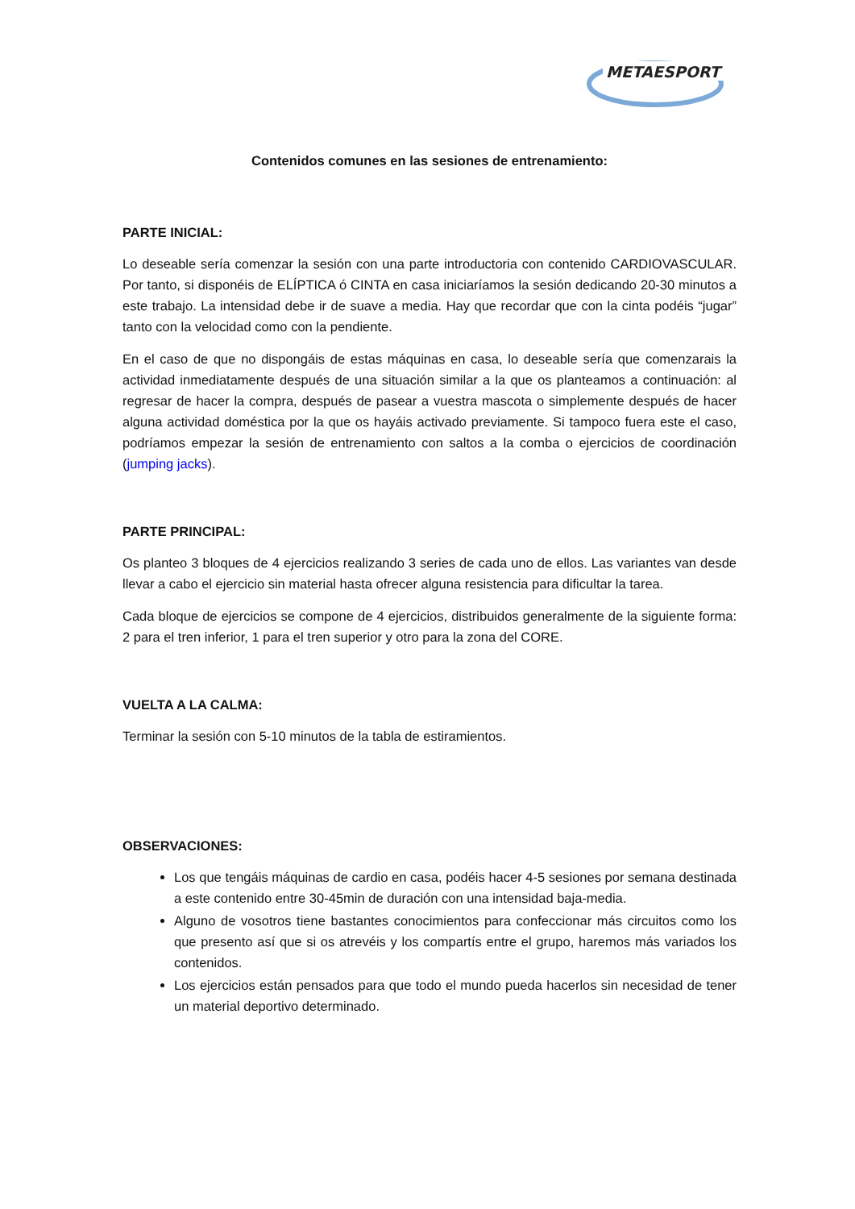METAESPORT
Contenidos comunes en las sesiones de entrenamiento:
PARTE INICIAL:
Lo deseable sería comenzar la sesión con una parte introductoria con contenido CARDIOVASCULAR. Por tanto, si disponéis de ELÍPTICA ó CINTA en casa iniciaríamos la sesión dedicando 20-30 minutos a este trabajo. La intensidad debe ir de suave a media. Hay que recordar que con la cinta podéis “jugar” tanto con la velocidad como con la pendiente.
En el caso de que no dispongáis de estas máquinas en casa, lo deseable sería que comenzarais la actividad inmediatamente después de una situación similar a la que os planteamos a continuación: al regresar de hacer la compra, después de pasear a vuestra mascota o simplemente después de hacer alguna actividad doméstica por la que os hayáis activado previamente. Si tampoco fuera este el caso, podríamos empezar la sesión de entrenamiento con saltos a la comba o ejercicios de coordinación (jumping jacks).
PARTE PRINCIPAL:
Os planteo 3 bloques de 4 ejercicios realizando 3 series de cada uno de ellos. Las variantes van desde llevar a cabo el ejercicio sin material hasta ofrecer alguna resistencia para dificultar la tarea.
Cada bloque de ejercicios se compone de 4 ejercicios, distribuidos generalmente de la siguiente forma: 2 para el tren inferior, 1 para el tren superior y otro para la zona del CORE.
VUELTA A LA CALMA:
Terminar la sesión con 5-10 minutos de la tabla de estiramientos.
OBSERVACIONES:
Los que tengáis máquinas de cardio en casa, podéis hacer 4-5 sesiones por semana destinada a este contenido entre 30-45min de duración con una intensidad baja-media.
Alguno de vosotros tiene bastantes conocimientos para confeccionar más circuitos como los que presento así que si os atrevéis y los compartís entre el grupo, haremos más variados los contenidos.
Los ejercicios están pensados para que todo el mundo pueda hacerlos sin necesidad de tener un material deportivo determinado.